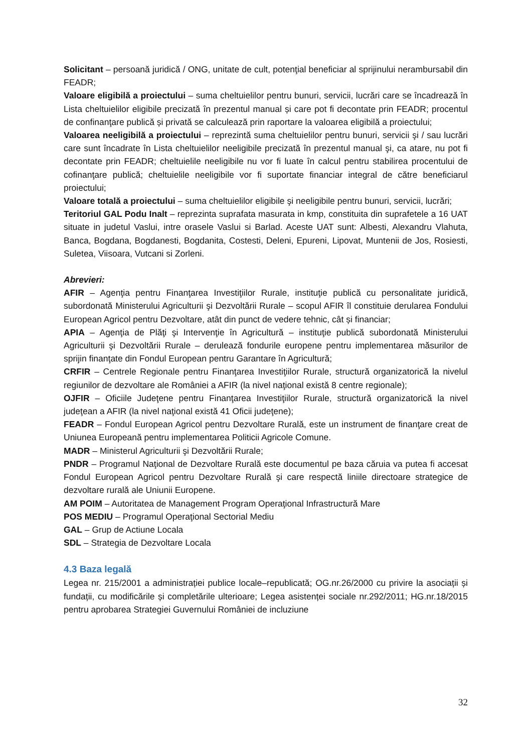Solicitant – persoană juridică / ONG, unitate de cult, potenţial beneficiar al sprijinului nerambursabil din FEADR;
Valoare eligibilă a proiectului – suma cheltuielilor pentru bunuri, servicii, lucrări care se încadrează în Lista cheltuielilor eligibile precizată în prezentul manual și care pot fi decontate prin FEADR; procentul de confinanţare publică și privată se calculează prin raportare la valoarea eligibilă a proiectului;
Valoarea neeligibilă a proiectului – reprezintă suma cheltuielilor pentru bunuri, servicii şi / sau lucrări care sunt încadrate în Lista cheltuielilor neeligibile precizată în prezentul manual şi, ca atare, nu pot fi decontate prin FEADR; cheltuielile neeligibile nu vor fi luate în calcul pentru stabilirea procentului de cofinanţare publică; cheltuielile neeligibile vor fi suportate financiar integral de către beneficiarul proiectului;
Valoare totală a proiectului – suma cheltuielilor eligibile şi neeligibile pentru bunuri, servicii, lucrări;
Teritoriul GAL Podu Inalt – reprezinta suprafata masurata in kmp, constituita din suprafetele a 16 UAT situate in judetul Vaslui, intre orasele Vaslui si Barlad. Aceste UAT sunt: Albesti, Alexandru Vlahuta, Banca, Bogdana, Bogdanesti, Bogdanita, Costesti, Deleni, Epureni, Lipovat, Muntenii de Jos, Rosiesti, Suletea, Viisoara, Vutcani si Zorleni.
Abrevieri:
AFIR – Agenţia pentru Finanţarea Investiţiilor Rurale, instituţie publică cu personalitate juridică, subordonată Ministerului Agriculturii şi Dezvoltării Rurale – scopul AFIR îl constituie derularea Fondului European Agricol pentru Dezvoltare, atât din punct de vedere tehnic, cât și financiar;
APIA – Agenţia de Plăţi şi Intervenţie în Agricultură – instituţie publică subordonată Ministerului Agriculturii şi Dezvoltării Rurale – derulează fondurile europene pentru implementarea măsurilor de sprijin finanţate din Fondul European pentru Garantare în Agricultură;
CRFIR – Centrele Regionale pentru Finanţarea Investiţiilor Rurale, structură organizatorică la nivelul regiunilor de dezvoltare ale României a AFIR (la nivel naţional există 8 centre regionale);
OJFIR – Oficiile Judeţene pentru Finanţarea Investiţiilor Rurale, structură organizatorică la nivel judeţean a AFIR (la nivel naţional există 41 Oficii judeţene);
FEADR – Fondul European Agricol pentru Dezvoltare Rurală, este un instrument de finanţare creat de Uniunea Europeană pentru implementarea Politicii Agricole Comune.
MADR – Ministerul Agriculturii şi Dezvoltării Rurale;
PNDR – Programul Naţional de Dezvoltare Rurală este documentul pe baza căruia va putea fi accesat Fondul European Agricol pentru Dezvoltare Rurală şi care respectă liniile directoare strategice de dezvoltare rurală ale Uniunii Europene.
AM POIM – Autoritatea de Management Program Operaţional Infrastructură Mare
POS MEDIU – Programul Operaţional Sectorial Mediu
GAL – Grup de Actiune Locala
SDL – Strategia de Dezvoltare Locala
4.3 Baza legală
Legea nr. 215/2001 a administrației publice locale–republicată; OG.nr.26/2000 cu privire la asociații și fundații, cu modificările și completările ulterioare; Legea asistenței sociale nr.292/2011; HG.nr.18/2015 pentru aprobarea Strategiei Guvernului României de incluziune
32